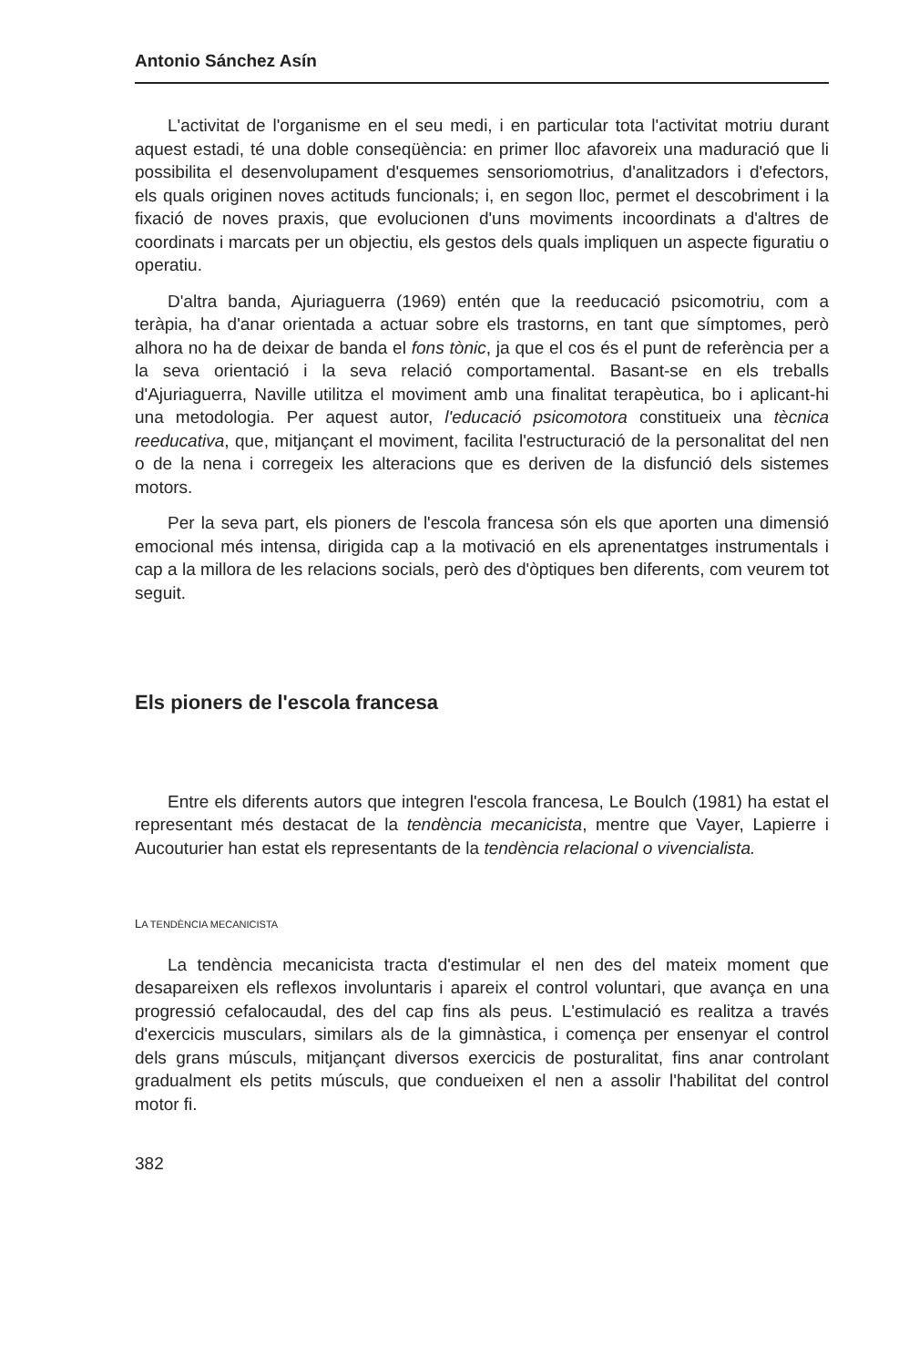Antonio Sánchez Asín
L'activitat de l'organisme en el seu medi, i en particular tota l'activitat motriu durant aquest estadi, té una doble conseqüència: en primer lloc afavoreix una maduració que li possibilita el desenvolupament d'esquemes sensoriomotrius, d'analitzadors i d'efectors, els quals originen noves actituds funcionals; i, en segon lloc, permet el descobriment i la fixació de noves praxis, que evolucionen d'uns moviments incoordinats a d'altres de coordinats i marcats per un objectiu, els gestos dels quals impliquen un aspecte figuratiu o operatiu.
D'altra banda, Ajuriaguerra (1969) entén que la reeducació psicomotriu, com a teràpia, ha d'anar orientada a actuar sobre els trastorns, en tant que símptomes, però alhora no ha de deixar de banda el fons tònic, ja que el cos és el punt de referència per a la seva orientació i la seva relació comportamental. Basant-se en els treballs d'Ajuriaguerra, Naville utilitza el moviment amb una finalitat terapèutica, bo i aplicant-hi una metodologia. Per aquest autor, l'educació psicomotora constitueix una tècnica reeducativa, que, mitjançant el moviment, facilita l'estructuració de la personalitat del nen o de la nena i corregeix les alteracions que es deriven de la disfunció dels sistemes motors.
Per la seva part, els pioners de l'escola francesa són els que aporten una dimensió emocional més intensa, dirigida cap a la motivació en els aprenentatges instrumentals i cap a la millora de les relacions socials, però des d'òptiques ben diferents, com veurem tot seguit.
Els pioners de l'escola francesa
Entre els diferents autors que integren l'escola francesa, Le Boulch (1981) ha estat el representant més destacat de la tendència mecanicista, mentre que Vayer, Lapierre i Aucouturier han estat els representants de la tendència relacional o vivencialista.
LA TENDÈNCIA MECANICISTA
La tendència mecanicista tracta d'estimular el nen des del mateix moment que desapareixen els reflexos involuntaris i apareix el control voluntari, que avança en una progressió cefalocaudal, des del cap fins als peus. L'estimulació es realitza a través d'exercicis musculars, similars als de la gimnàstica, i comença per ensenyar el control dels grans músculs, mitjançant diversos exercicis de posturalitat, fins anar controlant gradualment els petits músculs, que condueixen el nen a assolir l'habilitat del control motor fi.
382